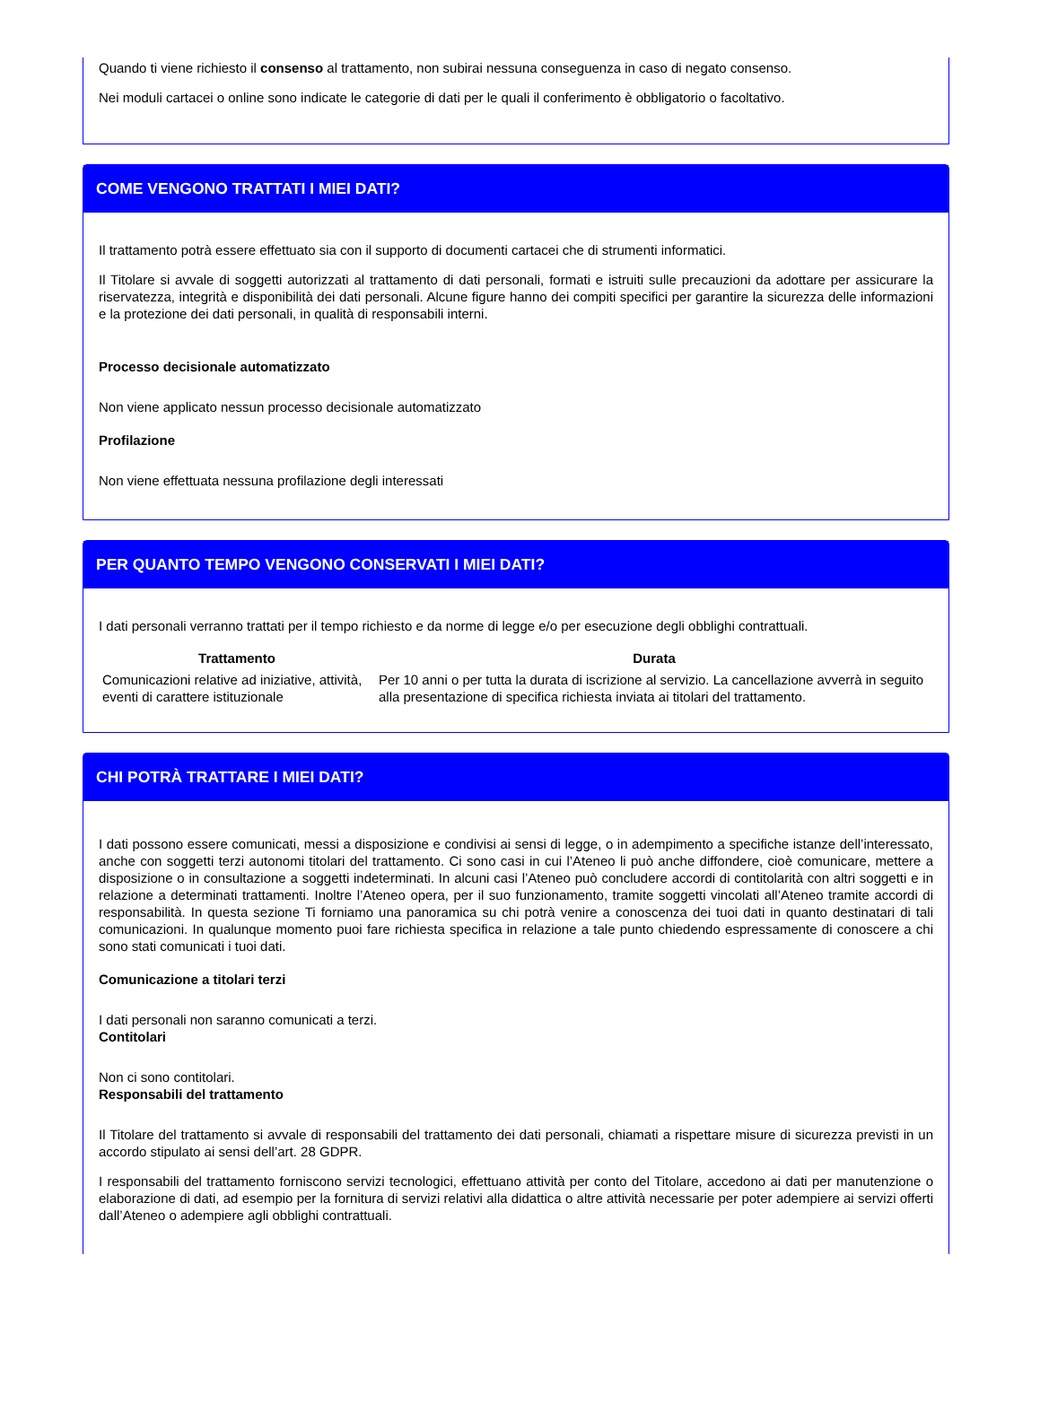Quando ti viene richiesto il consenso al trattamento, non subirai nessuna conseguenza in caso di negato consenso.
Nei moduli cartacei o online sono indicate le categorie di dati per le quali il conferimento è obbligatorio o facoltativo.
COME VENGONO TRATTATI I MIEI DATI?
Il trattamento potrà essere effettuato sia con il supporto di documenti cartacei che di strumenti informatici.
Il Titolare si avvale di soggetti autorizzati al trattamento di dati personali, formati e istruiti sulle precauzioni da adottare per assicurare la riservatezza, integrità e disponibilità dei dati personali. Alcune figure hanno dei compiti specifici per garantire la sicurezza delle informazioni e la protezione dei dati personali, in qualità di responsabili interni.
Processo decisionale automatizzato
Non viene applicato nessun processo decisionale automatizzato
Profilazione
Non viene effettuata nessuna profilazione degli interessati
PER QUANTO TEMPO VENGONO CONSERVATI I MIEI DATI?
I dati personali verranno trattati per il tempo richiesto e da norme di legge e/o per esecuzione degli obblighi contrattuali.
| Trattamento | Durata |
| --- | --- |
| Comunicazioni relative ad iniziative, attività, eventi di carattere istituzionale | Per 10 anni o per tutta la durata di iscrizione al servizio. La cancellazione avverrà in seguito alla presentazione di specifica richiesta inviata ai titolari del trattamento. |
CHI POTRÀ TRATTARE I MIEI DATI?
I dati possono essere comunicati, messi a disposizione e condivisi ai sensi di legge, o in adempimento a specifiche istanze dell’interessato, anche con soggetti terzi autonomi titolari del trattamento. Ci sono casi in cui l’Ateneo li può anche diffondere, cioè comunicare, mettere a disposizione o in consultazione a soggetti indeterminati. In alcuni casi l’Ateneo può concludere accordi di contitolarità con altri soggetti e in relazione a determinati trattamenti. Inoltre l’Ateneo opera, per il suo funzionamento, tramite soggetti vincolati all’Ateneo tramite accordi di responsabilità. In questa sezione Ti forniamo una panoramica su chi potrà venire a conoscenza dei tuoi dati in quanto destinatari di tali comunicazioni. In qualunque momento puoi fare richiesta specifica in relazione a tale punto chiedendo espressamente di conoscere a chi sono stati comunicati i tuoi dati.
Comunicazione a titolari terzi
I dati personali non saranno comunicati a terzi.
Contitolari
Non ci sono contitolari.
Responsabili del trattamento
Il Titolare del trattamento si avvale di responsabili del trattamento dei dati personali, chiamati a rispettare misure di sicurezza previsti in un accordo stipulato ai sensi dell’art. 28 GDPR.
I responsabili del trattamento forniscono servizi tecnologici, effettuano attività per conto del Titolare, accedono ai dati per manutenzione o elaborazione di dati, ad esempio per la fornitura di servizi relativi alla didattica o altre attività necessarie per poter adempiere ai servizi offerti dall’Ateneo o adempiere agli obblighi contrattuali.